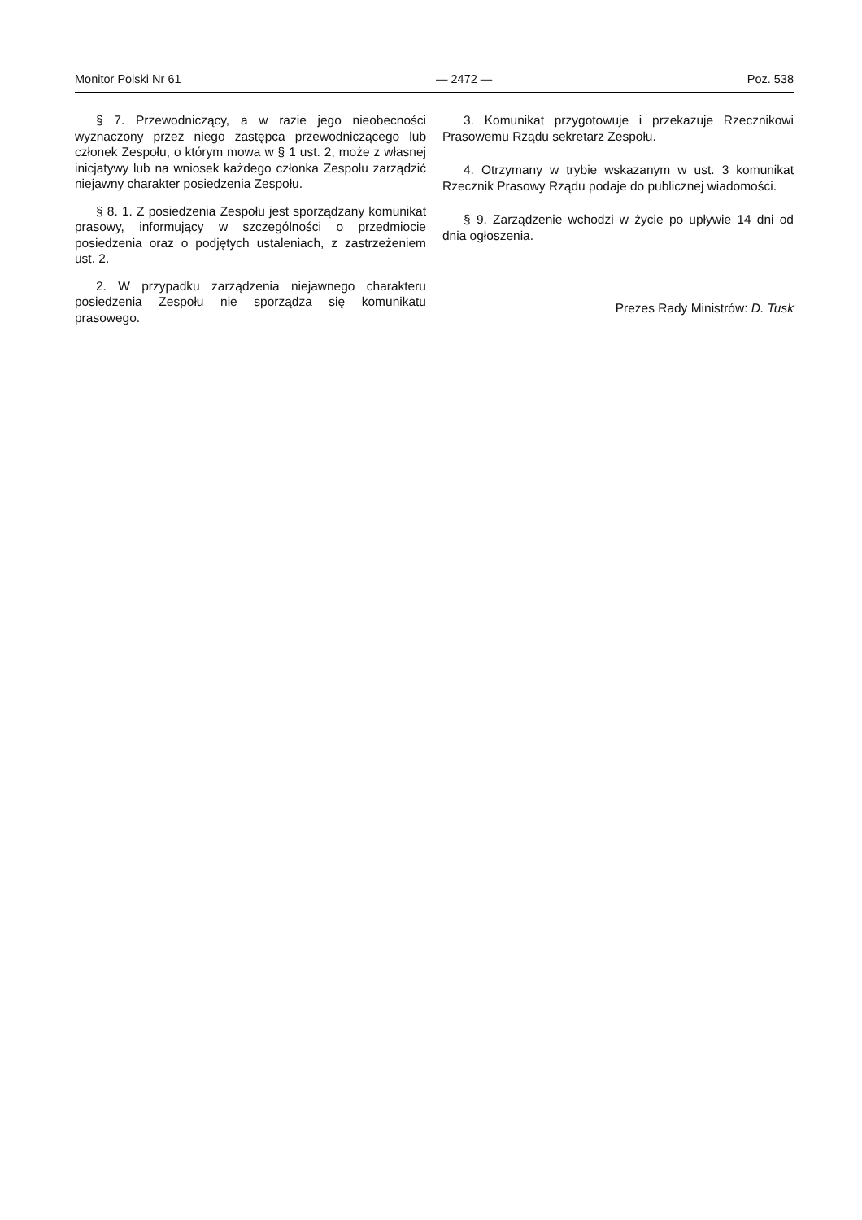Monitor Polski Nr 61 — 2472 — Poz. 538
§ 7. Przewodniczący, a w razie jego nieobecności wyznaczony przez niego zastępca przewodniczącego lub członek Zespołu, o którym mowa w § 1 ust. 2, może z własnej inicjatywy lub na wniosek każdego członka Zespołu zarządzić niejawny charakter posiedzenia Zespołu.
§ 8. 1. Z posiedzenia Zespołu jest sporządzany komunikat prasowy, informujący w szczególności o przedmiocie posiedzenia oraz o podjętych ustaleniach, z zastrzeżeniem ust. 2.
2. W przypadku zarządzenia niejawnego charakteru posiedzenia Zespołu nie sporządza się komunikatu prasowego.
3. Komunikat przygotowuje i przekazuje Rzecznikowi Prasowemu Rządu sekretarz Zespołu.
4. Otrzymany w trybie wskazanym w ust. 3 komunikat Rzecznik Prasowy Rządu podaje do publicznej wiadomości.
§ 9. Zarządzenie wchodzi w życie po upływie 14 dni od dnia ogłoszenia.
Prezes Rady Ministrów: D. Tusk